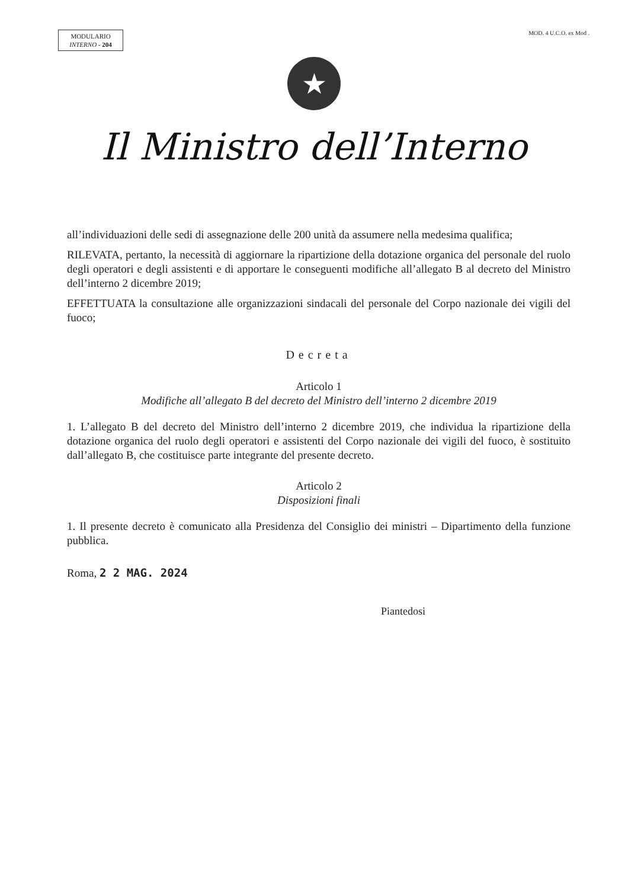MODULARIO
INTERNO - 204
MOD. 4 U.C.O. ex Mod .
★
Il Ministro dell’Interno
all’individuazioni delle sedi di assegnazione delle 200 unità da assumere nella medesima qualifica;
RILEVATA, pertanto, la necessità di aggiornare la ripartizione della dotazione organica del personale del ruolo degli operatori e degli assistenti e di apportare le conseguenti modifiche all’allegato B al decreto del Ministro dell’interno 2 dicembre 2019;
EFFETTUATA la consultazione alle organizzazioni sindacali del personale del Corpo nazionale dei vigili del fuoco;
Decreta
Articolo 1
Modifiche all’allegato B del decreto del Ministro dell’interno 2 dicembre 2019
1. L’allegato B del decreto del Ministro dell’interno 2 dicembre 2019, che individua la ripartizione della dotazione organica del ruolo degli operatori e assistenti del Corpo nazionale dei vigili del fuoco, è sostituito dall’allegato B, che costituisce parte integrante del presente decreto.
Articolo 2
Disposizioni finali
1. Il presente decreto è comunicato alla Presidenza del Consiglio dei ministri – Dipartimento della funzione pubblica.
Roma, 2 2 MAG. 2024
Piantedosi